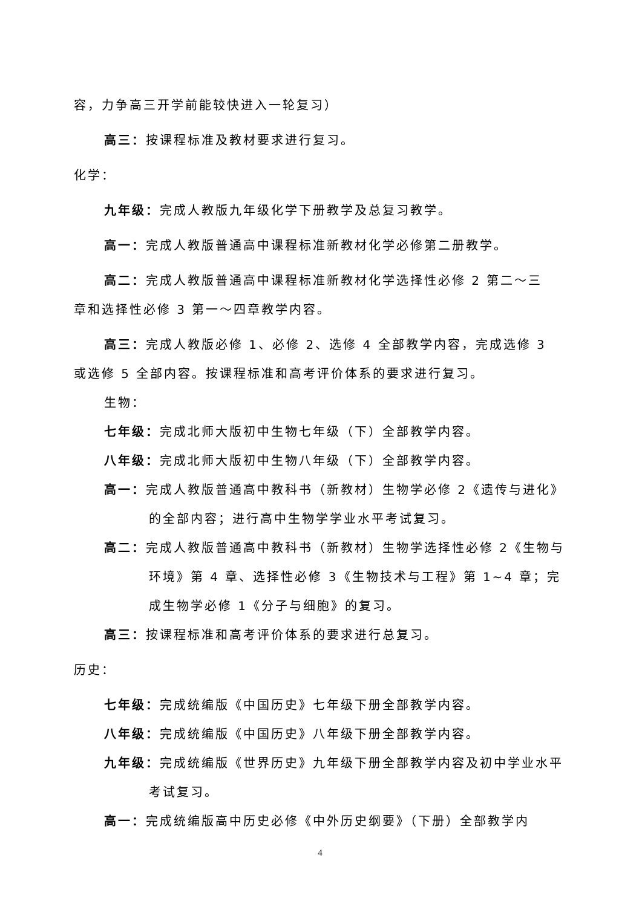容，力争高三开学前能较快进入一轮复习）
高三：按课程标准及教材要求进行复习。
化学：
九年级：完成人教版九年级化学下册教学及总复习教学。
高一：完成人教版普通高中课程标准新教材化学必修第二册教学。
高二：完成人教版普通高中课程标准新教材化学选择性必修 2 第二～三
章和选择性必修 3 第一～四章教学内容。
高三：完成人教版必修 1、必修 2、选修 4 全部教学内容，完成选修 3
或选修 5 全部内容。按课程标准和高考评价体系的要求进行复习。
生物：
七年级：完成北师大版初中生物七年级（下）全部教学内容。
八年级：完成北师大版初中生物八年级（下）全部教学内容。
高一：完成人教版普通高中教科书（新教材）生物学必修 2《遗传与进化》的全部内容；进行高中生物学学业水平考试复习。
高二：完成人教版普通高中教科书（新教材）生物学选择性必修 2《生物与环境》第 4 章、选择性必修 3《生物技术与工程》第 1~4 章；完成生物学必修 1《分子与细胞》的复习。
高三：按课程标准和高考评价体系的要求进行总复习。
历史：
七年级：完成统编版《中国历史》七年级下册全部教学内容。
八年级：完成统编版《中国历史》八年级下册全部教学内容。
九年级：完成统编版《世界历史》九年级下册全部教学内容及初中学业水平考试复习。
高一：完成统编版高中历史必修《中外历史纲要》（下册）全部教学内
4